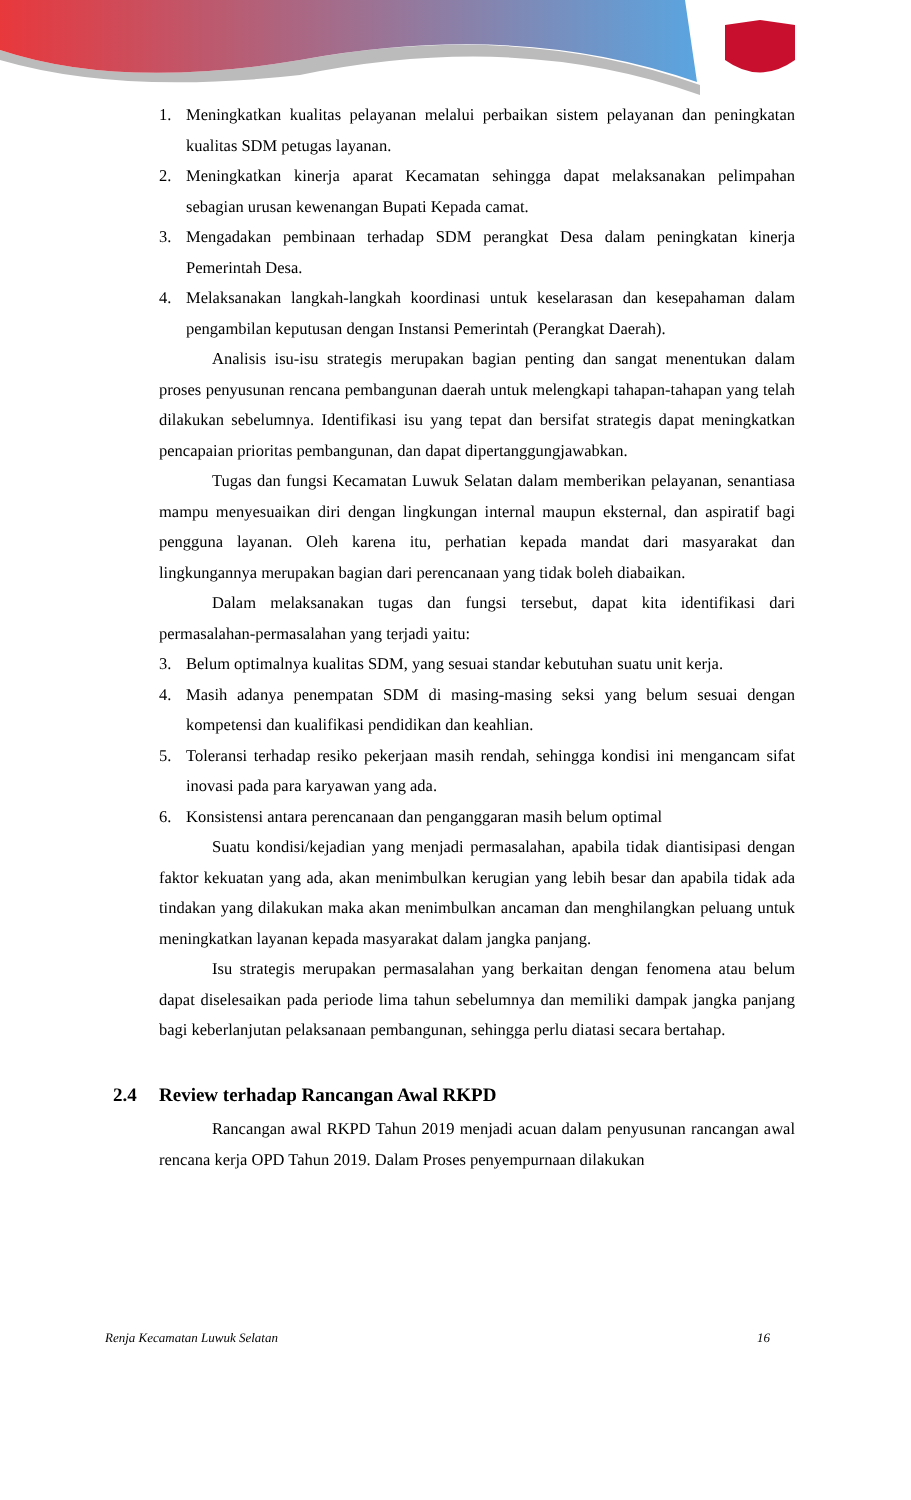1. Meningkatkan kualitas pelayanan melalui perbaikan sistem pelayanan dan peningkatan kualitas SDM petugas layanan.
2. Meningkatkan kinerja aparat Kecamatan sehingga dapat melaksanakan pelimpahan sebagian urusan kewenangan Bupati Kepada camat.
3. Mengadakan pembinaan terhadap SDM perangkat Desa dalam peningkatan kinerja Pemerintah Desa.
4. Melaksanakan langkah-langkah koordinasi untuk keselarasan dan kesepahaman dalam pengambilan keputusan dengan Instansi Pemerintah (Perangkat Daerah).
Analisis isu-isu strategis merupakan bagian penting dan sangat menentukan dalam proses penyusunan rencana pembangunan daerah untuk melengkapi tahapan-tahapan yang telah dilakukan sebelumnya. Identifikasi isu yang tepat dan bersifat strategis dapat meningkatkan pencapaian prioritas pembangunan, dan dapat dipertanggungjawabkan.
Tugas dan fungsi Kecamatan Luwuk Selatan dalam memberikan pelayanan, senantiasa mampu menyesuaikan diri dengan lingkungan internal maupun eksternal, dan aspiratif bagi pengguna layanan. Oleh karena itu, perhatian kepada mandat dari masyarakat dan lingkungannya merupakan bagian dari perencanaan yang tidak boleh diabaikan.
Dalam melaksanakan tugas dan fungsi tersebut, dapat kita identifikasi dari permasalahan-permasalahan yang terjadi yaitu:
3. Belum optimalnya kualitas SDM, yang sesuai standar kebutuhan suatu unit kerja.
4. Masih adanya penempatan SDM di masing-masing seksi yang belum sesuai dengan kompetensi dan kualifikasi pendidikan dan keahlian.
5. Toleransi terhadap resiko pekerjaan masih rendah, sehingga kondisi ini mengancam sifat inovasi pada para karyawan yang ada.
6. Konsistensi antara perencanaan dan penganggaran masih belum optimal
Suatu kondisi/kejadian yang menjadi permasalahan, apabila tidak diantisipasi dengan faktor kekuatan yang ada, akan menimbulkan kerugian yang lebih besar dan apabila tidak ada tindakan yang dilakukan maka akan menimbulkan ancaman dan menghilangkan peluang untuk meningkatkan layanan kepada masyarakat dalam jangka panjang.
Isu strategis merupakan permasalahan yang berkaitan dengan fenomena atau belum dapat diselesaikan pada periode lima tahun sebelumnya dan memiliki dampak jangka panjang bagi keberlanjutan pelaksanaan pembangunan, sehingga perlu diatasi secara bertahap.
2.4 Review terhadap Rancangan Awal RKPD
Rancangan awal RKPD Tahun 2019 menjadi acuan dalam penyusunan rancangan awal rencana kerja OPD Tahun 2019. Dalam Proses penyempurnaan dilakukan
Renja Kecamatan Luwuk Selatan 16